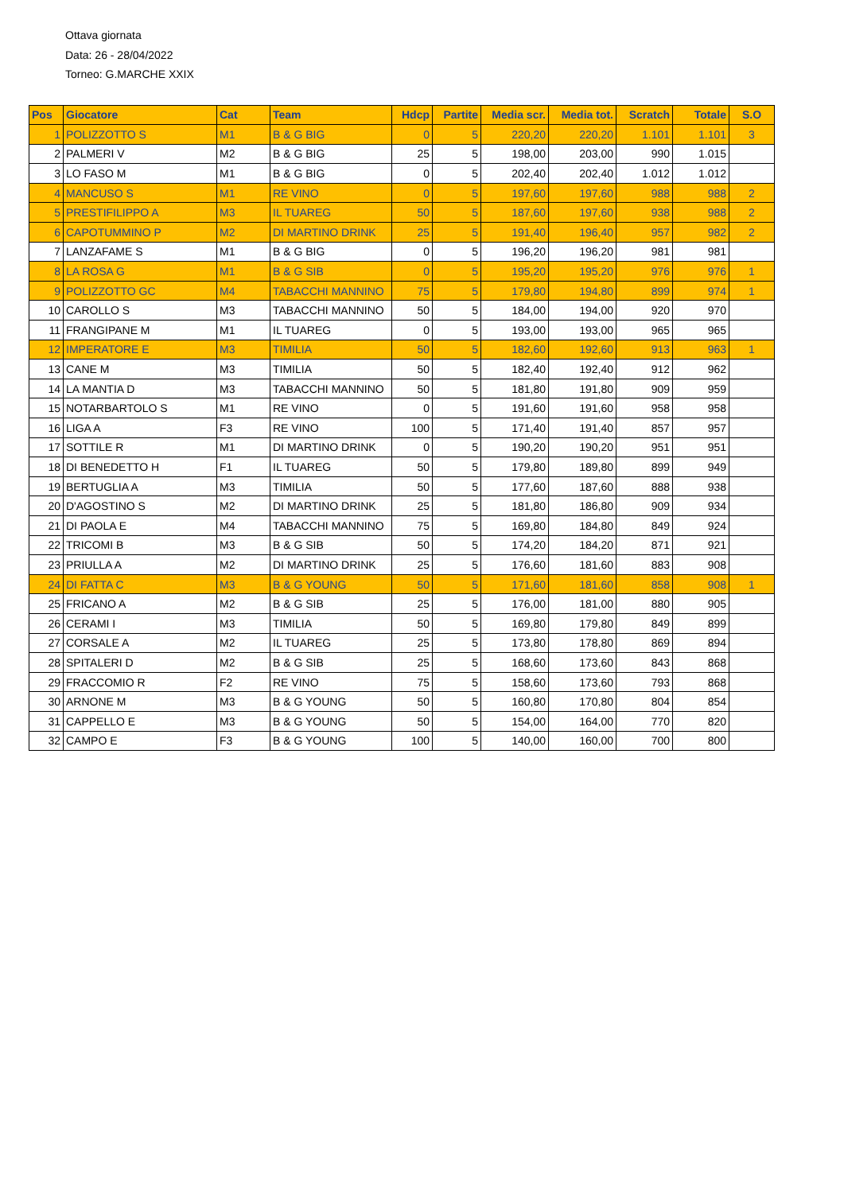Ottava giornata
Data: 26 - 28/04/2022
Torneo: G.MARCHE XXIX
| Pos | Giocatore | Cat | Team | Hdcp | Partite | Media scr. | Media tot. | Scratch | Totale | S.O |
| --- | --- | --- | --- | --- | --- | --- | --- | --- | --- | --- |
| 1 | POLIZZOTTO S | M1 | B & G BIG | 0 | 5 | 220,20 | 220,20 | 1.101 | 1.101 | 3 |
| 2 | PALMERI V | M2 | B & G BIG | 25 | 5 | 198,00 | 203,00 | 990 | 1.015 | |
| 3 | LO FASO M | M1 | B & G BIG | 0 | 5 | 202,40 | 202,40 | 1.012 | 1.012 | |
| 4 | MANCUSO S | M1 | RE VINO | 0 | 5 | 197,60 | 197,60 | 988 | 988 | 2 |
| 5 | PRESTIFILIPPO A | M3 | IL TUAREG | 50 | 5 | 187,60 | 197,60 | 938 | 988 | 2 |
| 6 | CAPOTUMMINO P | M2 | DI MARTINO DRINK | 25 | 5 | 191,40 | 196,40 | 957 | 982 | 2 |
| 7 | LANZAFAME S | M1 | B & G BIG | 0 | 5 | 196,20 | 196,20 | 981 | 981 | |
| 8 | LA ROSA G | M1 | B & G SIB | 0 | 5 | 195,20 | 195,20 | 976 | 976 | 1 |
| 9 | POLIZZOTTO GC | M4 | TABACCHI MANNINO | 75 | 5 | 179,80 | 194,80 | 899 | 974 | 1 |
| 10 | CAROLLO S | M3 | TABACCHI MANNINO | 50 | 5 | 184,00 | 194,00 | 920 | 970 | |
| 11 | FRANGIPANE M | M1 | IL TUAREG | 0 | 5 | 193,00 | 193,00 | 965 | 965 | |
| 12 | IMPERATORE E | M3 | TIMILIA | 50 | 5 | 182,60 | 192,60 | 913 | 963 | 1 |
| 13 | CANE M | M3 | TIMILIA | 50 | 5 | 182,40 | 192,40 | 912 | 962 | |
| 14 | LA MANTIA D | M3 | TABACCHI MANNINO | 50 | 5 | 181,80 | 191,80 | 909 | 959 | |
| 15 | NOTARBARTOLO S | M1 | RE VINO | 0 | 5 | 191,60 | 191,60 | 958 | 958 | |
| 16 | LIGA A | F3 | RE VINO | 100 | 5 | 171,40 | 191,40 | 857 | 957 | |
| 17 | SOTTILE R | M1 | DI MARTINO DRINK | 0 | 5 | 190,20 | 190,20 | 951 | 951 | |
| 18 | DI BENEDETTO H | F1 | IL TUAREG | 50 | 5 | 179,80 | 189,80 | 899 | 949 | |
| 19 | BERTUGLIA A | M3 | TIMILIA | 50 | 5 | 177,60 | 187,60 | 888 | 938 | |
| 20 | D'AGOSTINO S | M2 | DI MARTINO DRINK | 25 | 5 | 181,80 | 186,80 | 909 | 934 | |
| 21 | DI PAOLA E | M4 | TABACCHI MANNINO | 75 | 5 | 169,80 | 184,80 | 849 | 924 | |
| 22 | TRICOMI B | M3 | B & G SIB | 50 | 5 | 174,20 | 184,20 | 871 | 921 | |
| 23 | PRIULLA A | M2 | DI MARTINO DRINK | 25 | 5 | 176,60 | 181,60 | 883 | 908 | |
| 24 | DI FATTA C | M3 | B & G YOUNG | 50 | 5 | 171,60 | 181,60 | 858 | 908 | 1 |
| 25 | FRICANO A | M2 | B & G SIB | 25 | 5 | 176,00 | 181,00 | 880 | 905 | |
| 26 | CERAMI I | M3 | TIMILIA | 50 | 5 | 169,80 | 179,80 | 849 | 899 | |
| 27 | CORSALE A | M2 | IL TUAREG | 25 | 5 | 173,80 | 178,80 | 869 | 894 | |
| 28 | SPITALERI D | M2 | B & G SIB | 25 | 5 | 168,60 | 173,60 | 843 | 868 | |
| 29 | FRACCOMIO R | F2 | RE VINO | 75 | 5 | 158,60 | 173,60 | 793 | 868 | |
| 30 | ARNONE M | M3 | B & G YOUNG | 50 | 5 | 160,80 | 170,80 | 804 | 854 | |
| 31 | CAPPELLO E | M3 | B & G YOUNG | 50 | 5 | 154,00 | 164,00 | 770 | 820 | |
| 32 | CAMPO E | F3 | B & G YOUNG | 100 | 5 | 140,00 | 160,00 | 700 | 800 | |